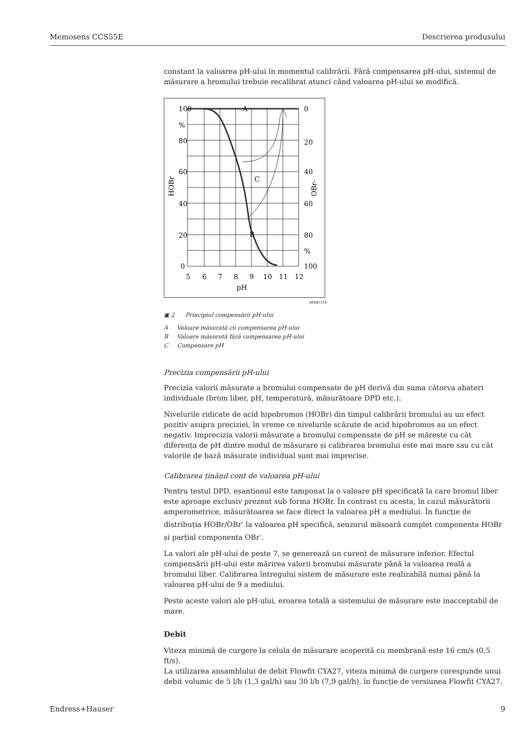Memosens CCS55E Descrierea produsului
constant la valoarea pH-ului în momentul calibrării. Fără compensarea pH-ului, sistemul de măsurare a bromului trebuie recalibrat atunci când valoarea pH-ului se modifică.
100
%
80
60
40
20
0
0
20
40
60
80
%
100
A
C
B
5
6
7
8
9
10
11
12
pH
HOBr
OBr-
A0041314
▣ 2 Principiul compensării pH-ului
A Valoare măsurată cu compensarea pH-ului
B Valoare măsurată fără compensarea pH-ului
C Compensare pH
Precizia compensării pH-ului
Precizia valorii măsurate a bromului compensate de pH derivă din suma câtorva abateri individuale (brom liber, pH, temperatură, măsurătoare DPD etc.).
Nivelurile ridicate de acid hipobromos (HOBr) din timpul calibrării bromului au un efect pozitiv asupra preciziei, în vreme ce nivelurile scăzute de acid hipobromos au un efect negativ. Imprecizia valorii măsurate a bromului compensate de pH se mărește cu cât diferența de pH dintre modul de măsurare și calibrarea bromului este mai mare sau cu cât valorile de bază măsurate individual sunt mai imprecise.
Calibrarea ținând cont de valoarea pH-ului
Pentru testul DPD, eșantionul este tamponat la o valoare pH specificată la care bromul liber este aproape exclusiv prezent sub forma HOBr. În contrast cu acesta, în cazul măsurătorii amperometrice, măsurătoarea se face direct la valoarea pH a mediului. În funcție de distribuția HOBr/OBr<sup>-</sup> la valoarea pH specifică, senzorul măsoară complet componenta HOBr și parțial componenta OBr<sup>-</sup>.
La valori ale pH-ului de peste 7, se generează un curent de măsurare inferior. Efectul compensării pH-ului este mărirea valorii bromului măsurate până la valoarea reală a bromului liber. Calibrarea întregului sistem de măsurare este realizabilă numai până la valoarea pH-ului de 9 a mediului.
Peste aceste valori ale pH-ului, eroarea totală a sistemului de măsurare este inacceptabil de mare.
Debit
Viteza minimă de curgere la celula de măsurare acoperită cu membrană este 16 cm/s (0,5 ft/s).
La utilizarea ansamblului de debit Flowfit CYA27, viteza minimă de curgere corespunde unui debit volumic de 5 l/h (1,3 gal/h) sau 30 l/h (7,9 gal/h), în funcție de versiunea Flowfit CYA27.
Endress+Hauser 9